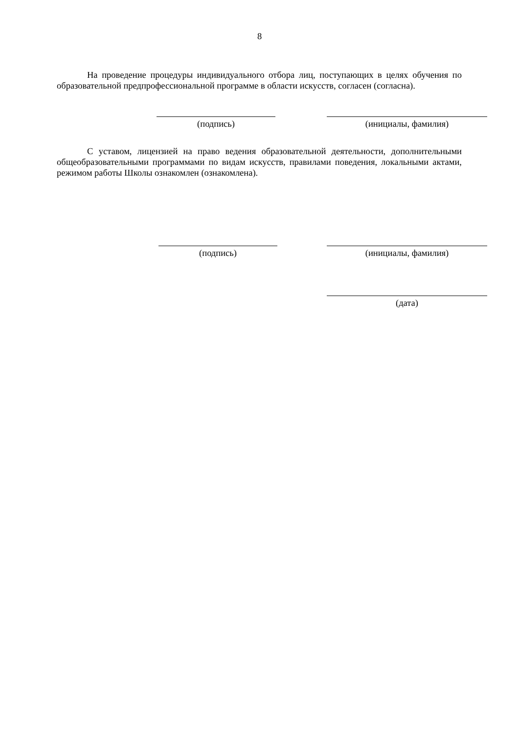8
На проведение процедуры индивидуального отбора лиц, поступающих в целях обучения по образовательной предпрофессиональной программе в области искусств, согласен (согласна).
(подпись) (инициалы, фамилия)
С уставом, лицензией на право ведения образовательной деятельности, дополнительными общеобразовательными программами по видам искусств, правилами поведения, локальными актами, режимом работы Школы ознакомлен (ознакомлена).
(подпись) (инициалы, фамилия)
(дата)